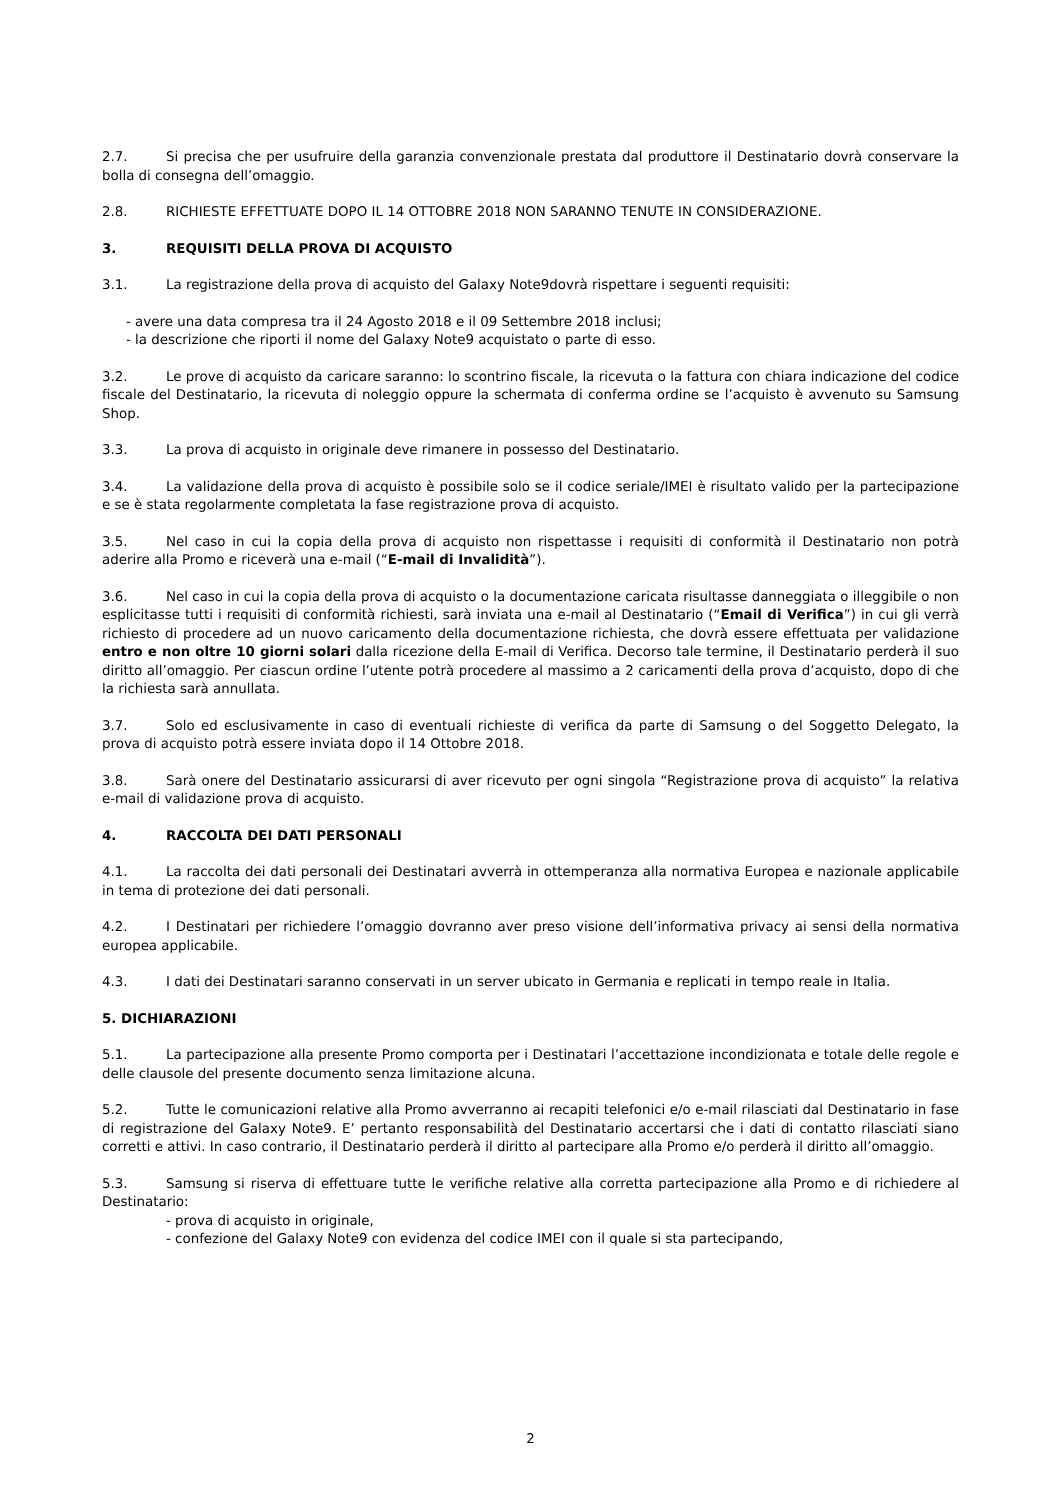2.7. Si precisa che per usufruire della garanzia convenzionale prestata dal produttore il Destinatario dovrà conservare la bolla di consegna dell’omaggio.
2.8. RICHIESTE EFFETTUATE DOPO IL 14 OTTOBRE 2018 NON SARANNO TENUTE IN CONSIDERAZIONE.
3. REQUISITI DELLA PROVA DI ACQUISTO
3.1. La registrazione della prova di acquisto del Galaxy Note9dovrà rispettare i seguenti requisiti:
- avere una data compresa tra il 24 Agosto 2018 e il 09 Settembre 2018 inclusi;
- la descrizione che riporti il nome del Galaxy Note9 acquistato o parte di esso.
3.2. Le prove di acquisto da caricare saranno: lo scontrino fiscale, la ricevuta o la fattura con chiara indicazione del codice fiscale del Destinatario, la ricevuta di noleggio oppure la schermata di conferma ordine se l’acquisto è avvenuto su Samsung Shop.
3.3. La prova di acquisto in originale deve rimanere in possesso del Destinatario.
3.4. La validazione della prova di acquisto è possibile solo se il codice seriale/IMEI è risultato valido per la partecipazione e se è stata regolarmente completata la fase registrazione prova di acquisto.
3.5. Nel caso in cui la copia della prova di acquisto non rispettasse i requisiti di conformità il Destinatario non potrà aderire alla Promo e riceverà una e-mail (“E-mail di Invalidità”).
3.6. Nel caso in cui la copia della prova di acquisto o la documentazione caricata risultasse danneggiata o illeggibile o non esplicitasse tutti i requisiti di conformità richiesti, sarà inviata una e-mail al Destinatario (“Email di Verifica”) in cui gli verrà richiesto di procedere ad un nuovo caricamento della documentazione richiesta, che dovrà essere effettuata per validazione entro e non oltre 10 giorni solari dalla ricezione della E-mail di Verifica. Decorso tale termine, il Destinatario perderà il suo diritto all’omaggio. Per ciascun ordine l’utente potrà procedere al massimo a 2 caricamenti della prova d’acquisto, dopo di che la richiesta sarà annullata.
3.7. Solo ed esclusivamente in caso di eventuali richieste di verifica da parte di Samsung o del Soggetto Delegato, la prova di acquisto potrà essere inviata dopo il 14 Ottobre 2018.
3.8. Sarà onere del Destinatario assicurarsi di aver ricevuto per ogni singola “Registrazione prova di acquisto” la relativa e-mail di validazione prova di acquisto.
4. RACCOLTA DEI DATI PERSONALI
4.1. La raccolta dei dati personali dei Destinatari avverrà in ottemperanza alla normativa Europea e nazionale applicabile in tema di protezione dei dati personali.
4.2. I Destinatari per richiedere l’omaggio dovranno aver preso visione dell’informativa privacy ai sensi della normativa europea applicabile.
4.3. I dati dei Destinatari saranno conservati in un server ubicato in Germania e replicati in tempo reale in Italia.
5. DICHIARAZIONI
5.1. La partecipazione alla presente Promo comporta per i Destinatari l’accettazione incondizionata e totale delle regole e delle clausole del presente documento senza limitazione alcuna.
5.2. Tutte le comunicazioni relative alla Promo avverranno ai recapiti telefonici e/o e-mail rilasciati dal Destinatario in fase di registrazione del Galaxy Note9. E’ pertanto responsabilità del Destinatario accertarsi che i dati di contatto rilasciati siano corretti e attivi. In caso contrario, il Destinatario perderà il diritto al partecipare alla Promo e/o perderà il diritto all’omaggio.
5.3. Samsung si riserva di effettuare tutte le verifiche relative alla corretta partecipazione alla Promo e di richiedere al Destinatario:
- prova di acquisto in originale,
- confezione del Galaxy Note9 con evidenza del codice IMEI con il quale si sta partecipando,
2